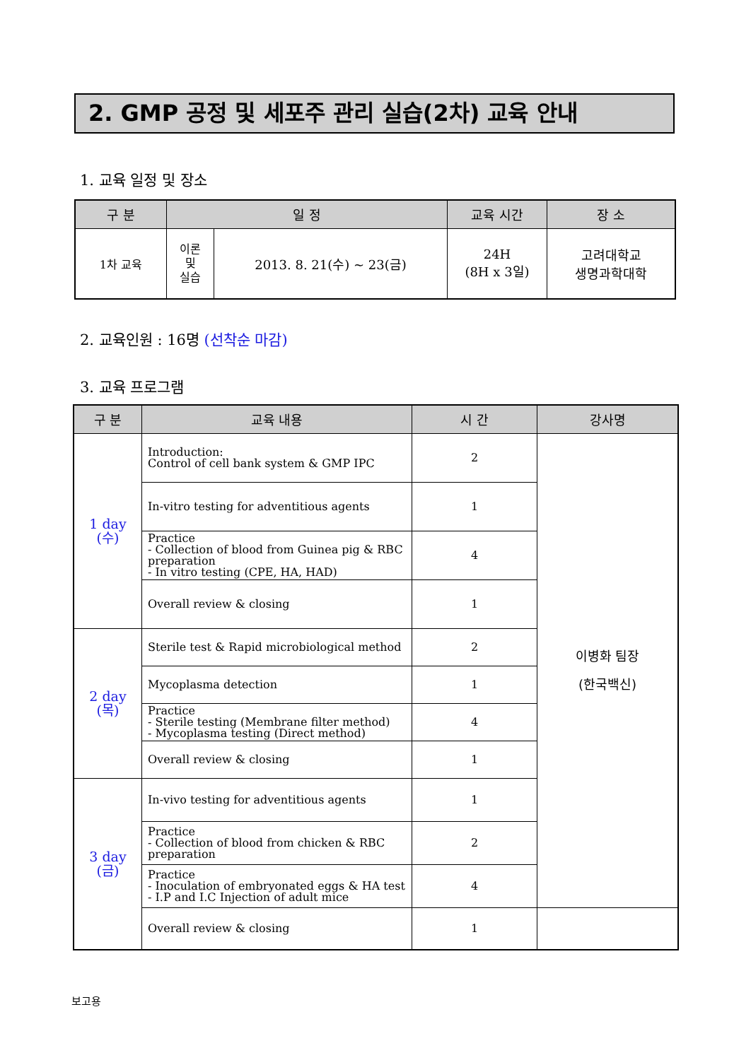2. GMP 공정 및 세포주 관리 실습(2차) 교육 안내
1. 교육 일정 및 장소
| 구 분 | 일 정 | | 교육 시간 | 장 소 |
| --- | --- | --- | --- | --- |
| 1차 교육 | 이론 및 실습 | 2013. 8. 21(수) ~ 23(금) | 24H (8H x 3일) | 고려대학교 생명과학대학 |
2. 교육인원 : 16명 (선착순 마감)
3. 교육 프로그램
| 구 분 | 교육 내용 | 시 간 | 강사명 |
| --- | --- | --- | --- |
| 1 day (수) | Introduction: Control of cell bank system & GMP IPC | 2 | 이병화 팀장 (한국백신) |
| | In-vitro testing for adventitious agents | 1 | |
| | Practice - Collection of blood from Guinea pig & RBC preparation - In vitro testing (CPE, HA, HAD) | 4 | |
| | Overall review & closing | 1 | |
| 2 day (목) | Sterile test & Rapid microbiological method | 2 | |
| | Mycoplasma detection | 1 | |
| | Practice - Sterile testing (Membrane filter method) - Mycoplasma testing (Direct method) | 4 | |
| | Overall review & closing | 1 | |
| 3 day (금) | In-vivo testing for adventitious agents | 1 | |
| | Practice - Collection of blood from chicken & RBC preparation | 2 | |
| | Practice - Inoculation of embryonated eggs & HA test - I.P and I.C Injection of adult mice | 4 | |
| | Overall review & closing | 1 | |
보고용